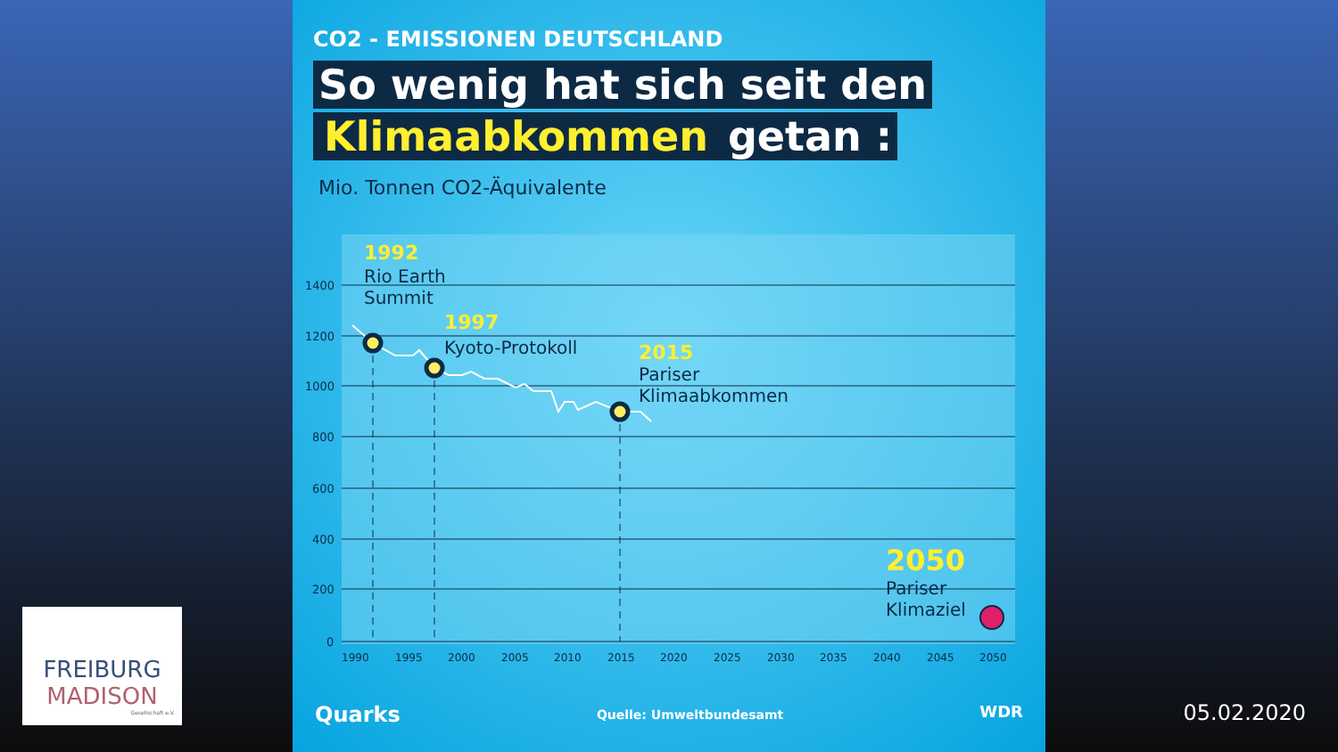CO2 - EMISSIONEN DEUTSCHLAND
So wenig hat sich seit den
Klimaabkommen getan :
Mio. Tonnen CO2-Äquivalente
1400
1200
1000
800
600
400
200
0
1990
1995
2000
2005
2010
2015
2020
2025
2030
2035
2040
2045
2050
1992
1997
2015
2050
Rio Earth
Summit
Kyoto-Protokoll
Pariser
Klimaabkommen
Pariser
Klimaziel
Quarks Quelle: Umweltbundesamt WDR
FREIBURG
MADISON
Gesellschaft e.V.
05.02.2020